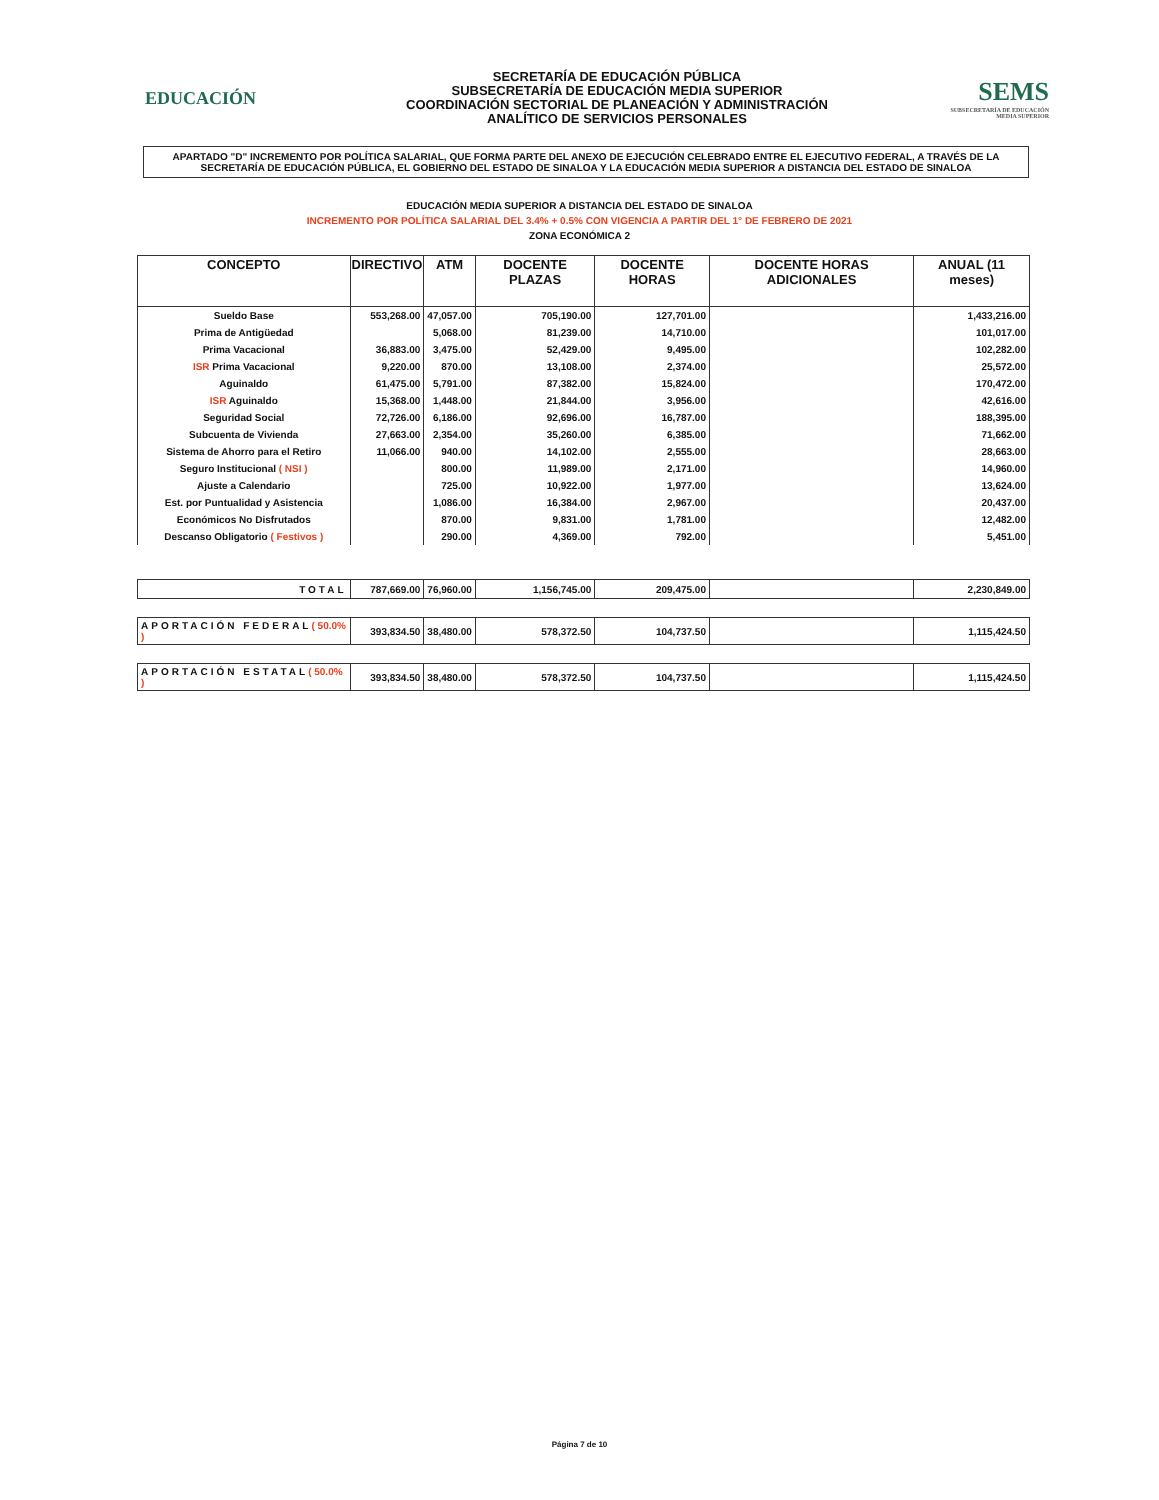EDUCACIÓN
SECRETARÍA DE EDUCACIÓN PÚBLICA
SUBSECRETARÍA DE EDUCACIÓN MEDIA SUPERIOR
COORDINACIÓN SECTORIAL DE PLANEACIÓN Y ADMINISTRACIÓN
ANALÍTICO DE SERVICIOS PERSONALES
SEMS
SUBSECRETARÍA DE EDUCACIÓN MEDIA SUPERIOR
APARTADO "D" INCREMENTO POR POLÍTICA SALARIAL, QUE FORMA PARTE DEL ANEXO DE EJECUCIÓN CELEBRADO ENTRE EL EJECUTIVO FEDERAL, A TRAVÉS DE LA SECRETARÍA DE EDUCACIÓN PÚBLICA, EL GOBIERNO DEL ESTADO DE SINALOA Y LA EDUCACIÓN MEDIA SUPERIOR A DISTANCIA DEL ESTADO DE SINALOA
EDUCACIÓN MEDIA SUPERIOR A DISTANCIA DEL ESTADO DE SINALOA
INCREMENTO POR POLÍTICA SALARIAL DEL 3.4% + 0.5% CON VIGENCIA A PARTIR DEL 1° DE FEBRERO DE 2021
ZONA ECONÓMICA 2
| CONCEPTO | DIRECTIVO | ATM | DOCENTE PLAZAS | DOCENTE HORAS | DOCENTE HORAS ADICIONALES | ANUAL (11 meses) |
| --- | --- | --- | --- | --- | --- | --- |
| Sueldo Base | 553,268.00 | 47,057.00 | 705,190.00 | 127,701.00 | | 1,433,216.00 |
| Prima de Antigüedad | | 5,068.00 | 81,239.00 | 14,710.00 | | 101,017.00 |
| Prima Vacacional | 36,883.00 | 3,475.00 | 52,429.00 | 9,495.00 | | 102,282.00 |
| ISR Prima Vacacional | 9,220.00 | 870.00 | 13,108.00 | 2,374.00 | | 25,572.00 |
| Aguinaldo | 61,475.00 | 5,791.00 | 87,382.00 | 15,824.00 | | 170,472.00 |
| ISR Aguinaldo | 15,368.00 | 1,448.00 | 21,844.00 | 3,956.00 | | 42,616.00 |
| Seguridad Social | 72,726.00 | 6,186.00 | 92,696.00 | 16,787.00 | | 188,395.00 |
| Subcuenta de Vivienda | 27,663.00 | 2,354.00 | 35,260.00 | 6,385.00 | | 71,662.00 |
| Sistema de Ahorro para el Retiro | 11,066.00 | 940.00 | 14,102.00 | 2,555.00 | | 28,663.00 |
| Seguro Institucional ( NSI ) | | 800.00 | 11,989.00 | 2,171.00 | | 14,960.00 |
| Ajuste a Calendario | | 725.00 | 10,922.00 | 1,977.00 | | 13,624.00 |
| Est. por Puntualidad y Asistencia | | 1,086.00 | 16,384.00 | 2,967.00 | | 20,437.00 |
| Económicos No Disfrutados | | 870.00 | 9,831.00 | 1,781.00 | | 12,482.00 |
| Descanso Obligatorio ( Festivos ) | | 290.00 | 4,369.00 | 792.00 | | 5,451.00 |
| TOTAL | 787,669.00 | 76,960.00 | 1,156,745.00 | 209,475.00 | | 2,230,849.00 |
| APORTACIÓN FEDERAL ( 50.0% ) | 393,834.50 | 38,480.00 | 578,372.50 | 104,737.50 | | 1,115,424.50 |
| APORTACIÓN ESTATAL ( 50.0% ) | 393,834.50 | 38,480.00 | 578,372.50 | 104,737.50 | | 1,115,424.50 |
Página 7 de 10